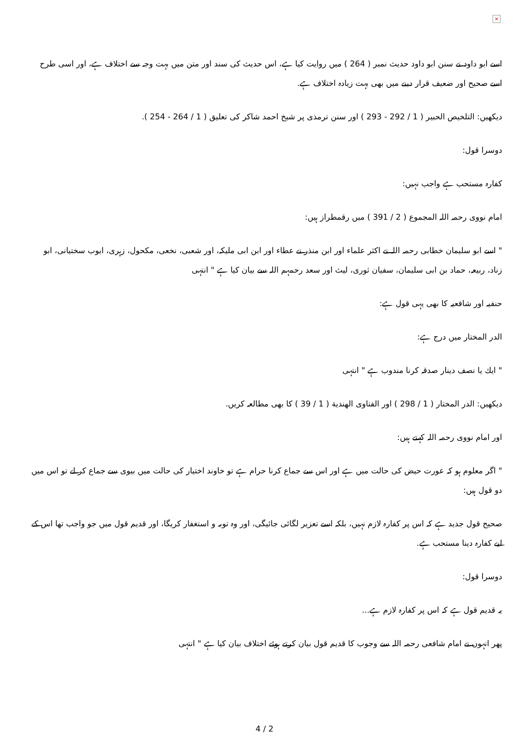×
اسے ابو داود نے سنن ابو داود حدیث نمبر ( 264 ) میں روایت کیا ہے، اس حدیث کی سند اور متن میں بہت وجہ سے اختلاف ہے، اور اسی طرح اسے صحیح اور ضعیف قرار دینے میں بھی بہت زیادہ اختلاف ہے.
دیکھیں: التلخیص الحبیر ( 1 / 292 - 293 ) اور سنن ترمذی پر شیخ احمد شاکر کی تعلیق ( 1 / 264 - 254 ).
دوسرا قول:
كفارہ مستحب ہے واجب نہیں:
امام نووی رحمہ اللہ المجموع ( 2 / 391 ) میں رقمطراز ہیں:
" اسے ابو سلیمان خطابی رحمہ اللہ نے اكثر علماء اور ابن منذر نے عطاء اور ابن ابی ملیكہ، اور شعبی، نخعی، مكحول، زہری، ایوب سختیانی، ابو زناد، ربیعہ، حماد بن ابی سلیمان، سفیان ثوری، لیث اور سعد رحمہم اللہ سے بیان كیا ہے " انتہی
حنفیہ اور شافعیہ كا بھی یہی قول ہے:
الدر المختار میں درج ہے:
" ایك یا نصف دینار صدقہ كرنا مندوب ہے " انتہی
دیكھیں: الدر المختار ( 1 / 298 ) اور الفتاوی الهندية ( 1 / 39 ) كا بھی مطالعہ كریں.
اور امام نووی رحمہ اللہ كہتے ہیں:
" اگر معلوم ہو كہ عورت حیض كی حالت میں ہے اور اس سے جماع كرنا حرام ہے تو خاوند اختیار كی حالت میں بیوی سے جماع كر لے تو اس میں دو قول ہیں:
صحیح قول جدید ہے كہ اس پر كفارہ لازم نہیں، بلكہ اسے تعزیر لگائی جائیگی، اور وہ توبہ و استغفار كریگا، اور قدیم قول میں جو واجب تھا اس كے لیے كفارہ دینا مستحب ہے.
دوسرا قول:
یہ قدیم قول ہے كہ اس پر كفارہ لازم ہے...
پھر انہوں نے امام شافعی رحمہ اللہ سے وجوب كا قدیم قول بیان كرتے ہوئے اختلاف بیان كیا ہے " انتہی
4 / 2